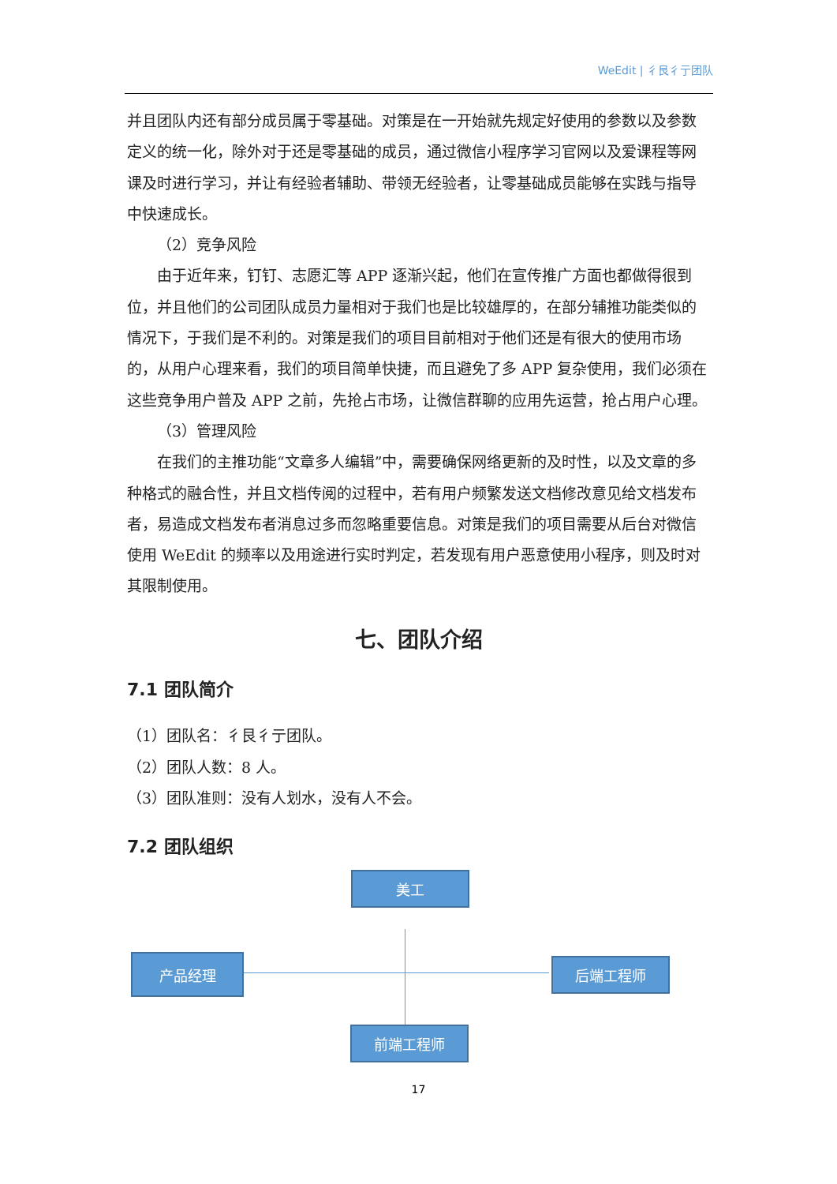WeEdit | 彳艮彳亍团队
并且团队内还有部分成员属于零基础。对策是在一开始就先规定好使用的参数以及参数定义的统一化，除外对于还是零基础的成员，通过微信小程序学习官网以及爱课程等网课及时进行学习，并让有经验者辅助、带领无经验者，让零基础成员能够在实践与指导中快速成长。
（2）竞争风险
由于近年来，钉钉、志愿汇等 APP 逐渐兴起，他们在宣传推广方面也都做得很到位，并且他们的公司团队成员力量相对于我们也是比较雄厚的，在部分辅推功能类似的情况下，于我们是不利的。对策是我们的项目目前相对于他们还是有很大的使用市场的，从用户心理来看，我们的项目简单快捷，而且避免了多 APP 复杂使用，我们必须在这些竞争用户普及 APP 之前，先抢占市场，让微信群聊的应用先运营，抢占用户心理。
（3）管理风险
在我们的主推功能“文章多人编辑”中，需要确保网络更新的及时性，以及文章的多种格式的融合性，并且文档传阅的过程中，若有用户频繁发送文档修改意见给文档发布者，易造成文档发布者消息过多而忽略重要信息。对策是我们的项目需要从后台对微信使用 WeEdit 的频率以及用途进行实时判定，若发现有用户恶意使用小程序，则及时对其限制使用。
七、团队介绍
7.1 团队简介
（1）团队名：彳艮彳亍团队。
（2）团队人数：8 人。
（3）团队准则：没有人划水，没有人不会。
7.2 团队组织
美工
产品经理 后端工程师
前端工程师
17